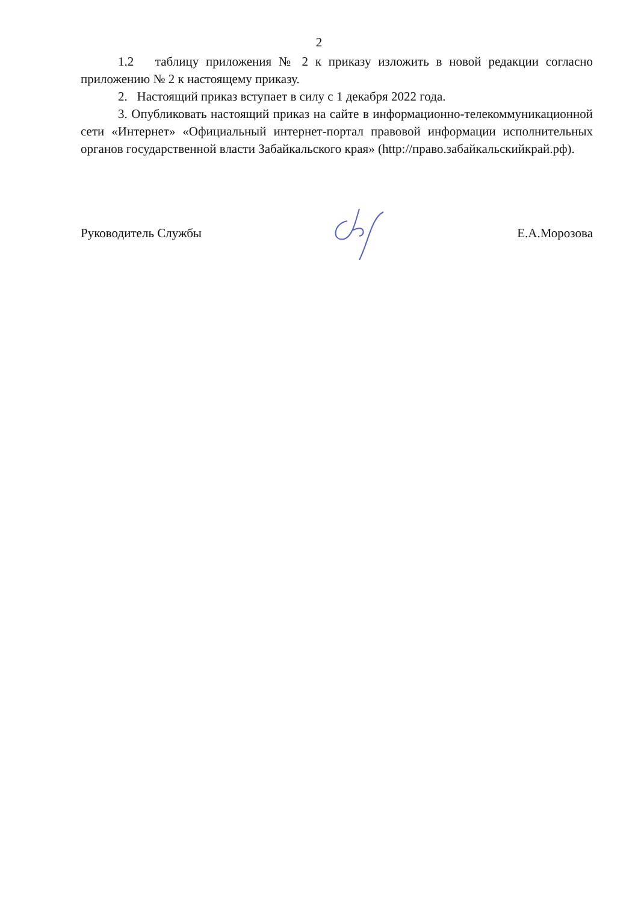2
1.2 таблицу приложения № 2 к приказу изложить в новой редакции согласно приложению № 2 к настоящему приказу.
2. Настоящий приказ вступает в силу с 1 декабря 2022 года.
3. Опубликовать настоящий приказ на сайте в информационно-телекоммуникационной сети «Интернет» «Официальный интернет-портал правовой информации исполнительных органов государственной власти Забайкальского края» (http://право.забайкальскийкрай.рф).
Руководитель Службы Е.А.Морозова